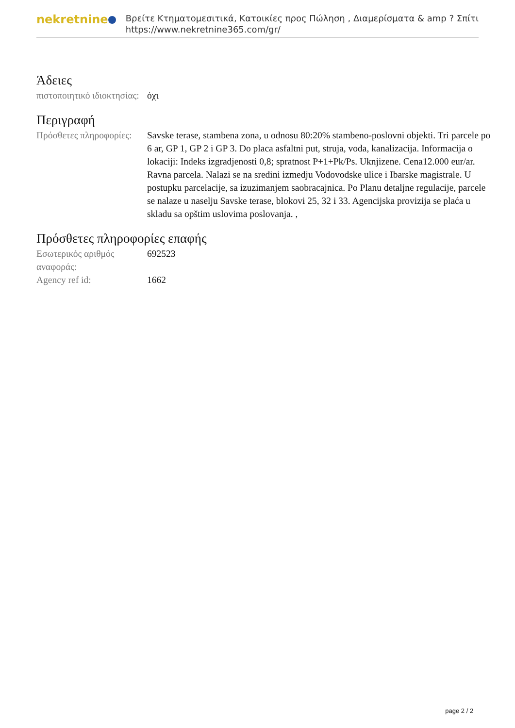nekretnine
Βρείτε Κτηματομεσιτικά, Κατοικίες προς Πώληση , Διαμερίσματα & amp ? Σπίτι
https://www.nekretnine365.com/gr/
Άδειες
| πιστοποιητικό ιδιοκτησίας: | όχι |
Περιγραφή
| Πρόσθετες πληροφορίες: | Savske terase, stambena zona, u odnosu 80:20% stambeno-poslovni objekti. Tri parcele po 6 ar, GP 1, GP 2 i GP 3. Do placa asfaltni put, struja, voda, kanalizacija. Informacija o lokaciji: Indeks izgradjenosti 0,8; spratnost P+1+Pk/Ps. Uknjizene. Cena12.000 eur/ar. Ravna parcela. Nalazi se na sredini izmedju Vodovodske ulice i Ibarske magistrale. U postupku parcelacije, sa izuzimanjem saobracajnica. Po Planu detaljne regulacije, parcele se nalaze u naselju Savske terase, blokovi 25, 32 i 33. Agencijska provizija se plaća u skladu sa opštim uslovima poslovanja. , |
Πρόσθετες πληροφορίες επαφής
| Εσωτερικός αριθμός αναφοράς: | 692523 |
| Agency ref id: | 1662 |
page 2 / 2